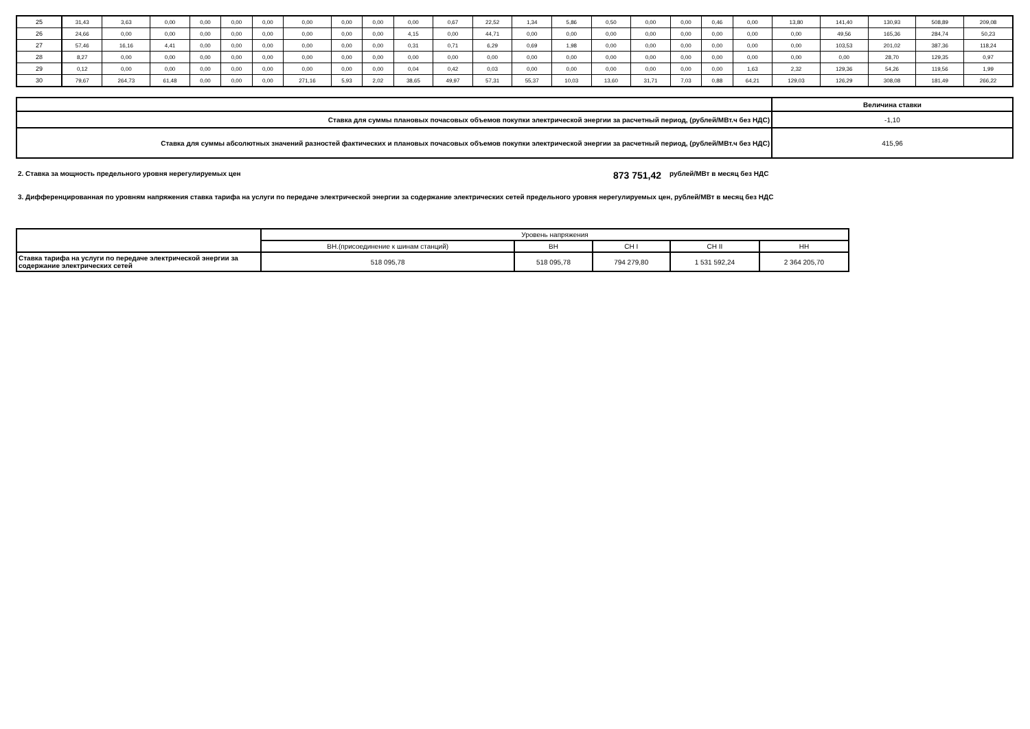| 25 | 31,43 | 3,63 | 0,00 | 0,00 | 0,00 | 0,00 | 0,00 | 0,00 | 0,00 | 0,00 | 0,67 | 22,52 | 1,34 | 5,86 | 0,50 | 0,00 | 0,00 | 0,46 | 0,00 | 13,80 | 141,40 | 130,93 | 508,89 | 209,08 |
| 26 | 24,66 | 0,00 | 0,00 | 0,00 | 0,00 | 0,00 | 0,00 | 0,00 | 0,00 | 4,15 | 0,00 | 44,71 | 0,00 | 0,00 | 0,00 | 0,00 | 0,00 | 0,00 | 0,00 | 0,00 | 49,56 | 165,36 | 284,74 | 50,23 |
| 27 | 57,46 | 16,16 | 4,41 | 0,00 | 0,00 | 0,00 | 0,00 | 0,00 | 0,00 | 0,31 | 0,71 | 6,29 | 0,69 | 1,98 | 0,00 | 0,00 | 0,00 | 0,00 | 0,00 | 0,00 | 103,53 | 201,02 | 387,36 | 118,24 |
| 28 | 8,27 | 0,00 | 0,00 | 0,00 | 0,00 | 0,00 | 0,00 | 0,00 | 0,00 | 0,00 | 0,00 | 0,00 | 0,00 | 0,00 | 0,00 | 0,00 | 0,00 | 0,00 | 0,00 | 0,00 | 0,00 | 28,70 | 129,35 | 0,97 |
| 29 | 0,12 | 0,00 | 0,00 | 0,00 | 0,00 | 0,00 | 0,00 | 0,00 | 0,00 | 0,04 | 0,42 | 0,03 | 0,00 | 0,00 | 0,00 | 0,00 | 0,00 | 0,00 | 1,63 | 2,32 | 129,36 | 54,26 | 119,56 | 1,99 |
| 30 | 79,67 | 264,73 | 61,48 | 0,00 | 0,00 | 0,00 | 271,16 | 5,93 | 2,02 | 38,65 | 49,97 | 57,31 | 55,37 | 10,03 | 13,60 | 31,71 | 7,03 | 0,88 | 64,21 | 129,03 | 126,29 | 308,08 | 181,49 | 266,22 |
| | Величина ставки |
| --- | --- |
| Ставка для суммы плановых почасовых объемов покупки электрической энергии за расчетный период, (рублей/МВт.ч без НДС) | -1,10 |
| Ставка для суммы абсолютных значений разностей фактических и плановых почасовых объемов покупки электрической энергии за расчетный период, (рублей/МВт.ч без НДС) | 415,96 |
2. Ставка за мощность предельного уровня нерегулируемых цен 873 751,42 рублей/МВт в месяц без НДС
3. Дифференцированная по уровням напряжения ставка тарифа на услуги по передаче электрической энергии за содержание электрических сетей предельного уровня нерегулируемых цен, рублей/МВт в месяц без НДС
| | Уровень напряжения | | | | |
| | ВН.(присоединение к шинам станций) | ВН | СН I | СН II | НН |
| Ставка тарифа на услуги по передаче электрической энергии за содержание электрических сетей | 518 095,78 | 518 095,78 | 794 279,80 | 1 531 592,24 | 2 364 205,70 |